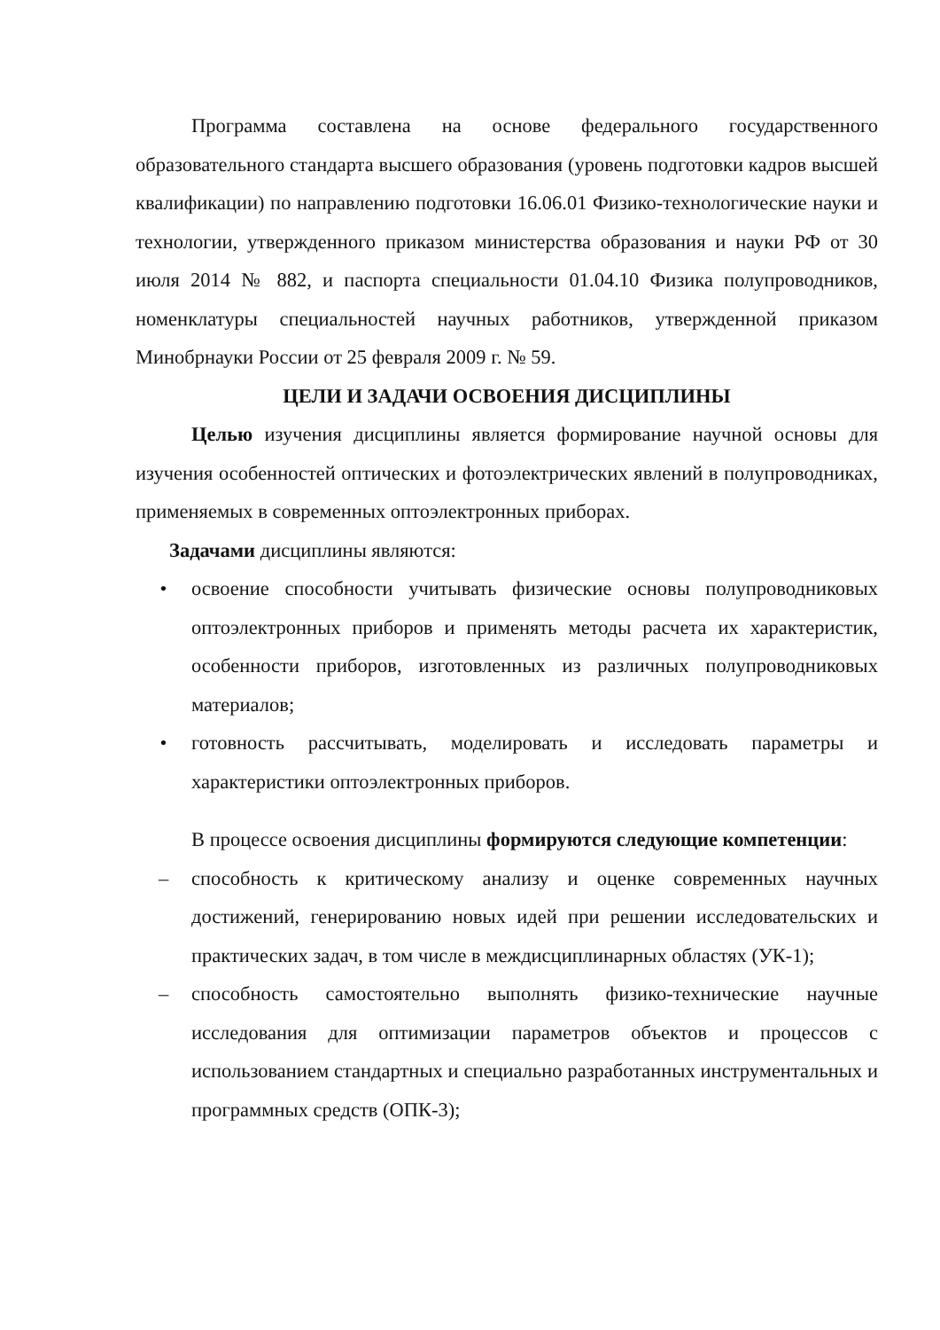Программа составлена на основе федерального государственного образовательного стандарта высшего образования (уровень подготовки кадров высшей квалификации) по направлению подготовки 16.06.01 Физико-технологические науки и технологии, утвержденного приказом министерства образования и науки РФ от 30 июля 2014 № 882, и паспорта специальности 01.04.10 Физика полупроводников, номенклатуры специальностей научных работников, утвержденной приказом Минобрнауки России от 25 февраля 2009 г. № 59.
ЦЕЛИ И ЗАДАЧИ ОСВОЕНИЯ ДИСЦИПЛИНЫ
Целью изучения дисциплины является формирование научной основы для изучения особенностей оптических и фотоэлектрических явлений в полупроводниках, применяемых в современных оптоэлектронных приборах.
Задачами дисциплины являются:
• освоение способности учитывать физические основы полупроводниковых оптоэлектронных приборов и применять методы расчета их характеристик, особенности приборов, изготовленных из различных полупроводниковых материалов;
• готовность рассчитывать, моделировать и исследовать параметры и характеристики оптоэлектронных приборов.
В процессе освоения дисциплины формируются следующие компетенции:
– способность к критическому анализу и оценке современных научных достижений, генерированию новых идей при решении исследовательских и практических задач, в том числе в междисциплинарных областях (УК-1);
– способность самостоятельно выполнять физико-технические научные исследования для оптимизации параметров объектов и процессов с использованием стандартных и специально разработанных инструментальных и программных средств (ОПК-3);